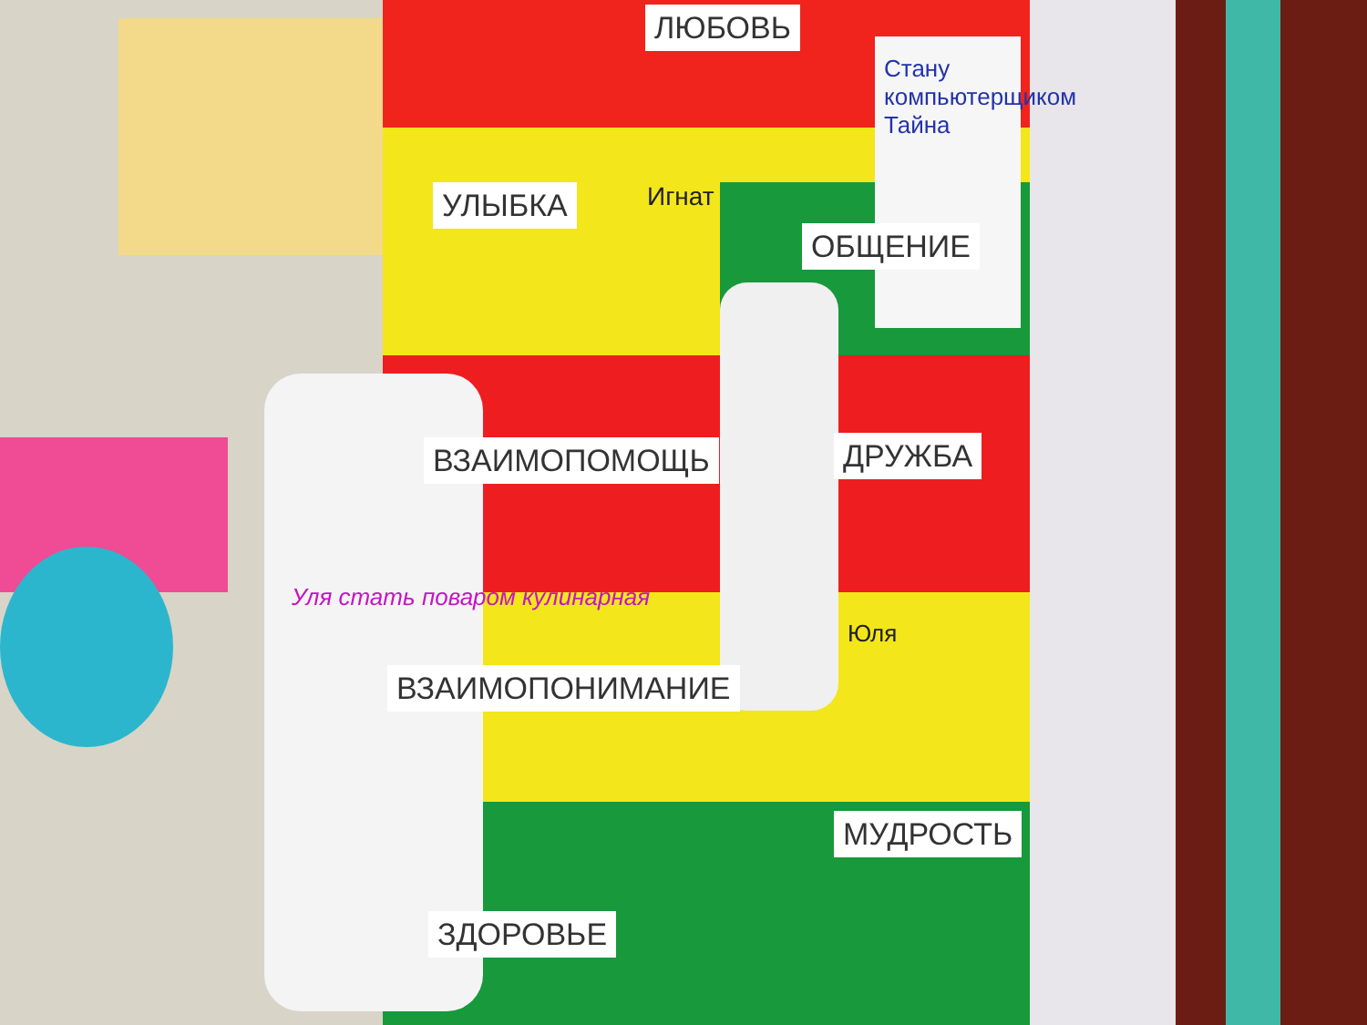ЛЮБОВЬ
УЛЫБКА
ОБЩЕНИЕ
ВЗАИМОПОМОЩЬ ДРУЖБА
ВЗАИМОПОНИМАНИЕ
МУДРОСТЬ
ЗДОРОВЬЕ
Уля стать поваром кулинарная
Игнат
Юля
Стану компьютерщиком Тайна